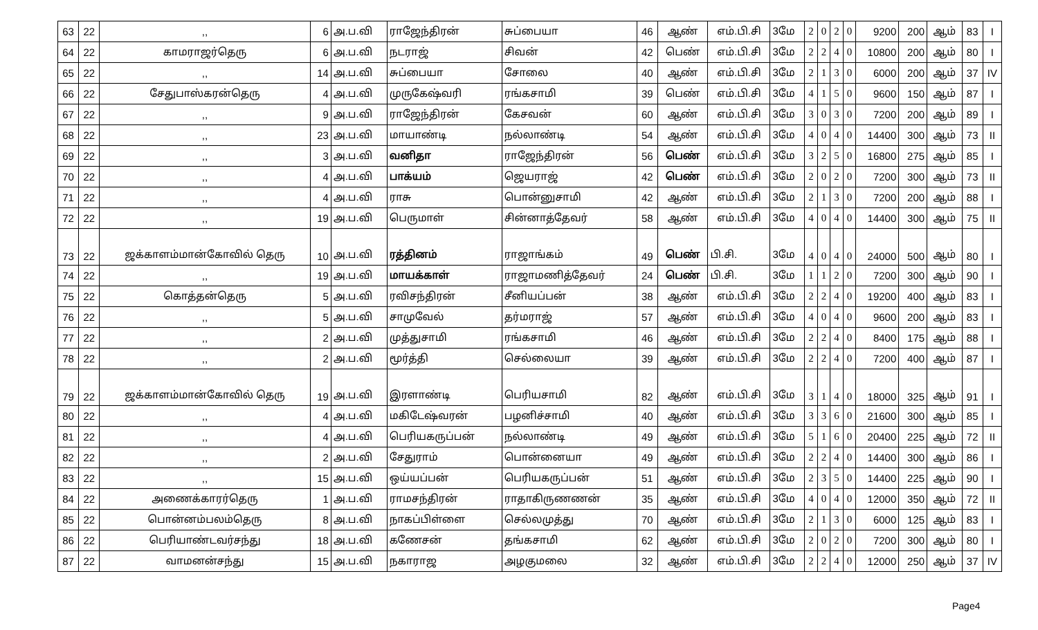| 63 | 22 | ,, | 6 | அ.ப.வி | ராஜேந்திரன் | சுப்பையா | 46 | ஆண் | எம்.பி.சி | 3மே | 2 | 0 | 2 | 0 | 9200 | 200 | ஆம் | 83 | I |
| 64 | 22 | காமராஜர்தெரு | 6 | அ.ப.வி | நடராஜ் | சிவன் | 42 | பெண் | எம்.பி.சி | 3மே | 2 | 2 | 4 | 0 | 10800 | 200 | ஆம் | 80 | I |
| 65 | 22 | ,, | 14 | அ.ப.வி | சுப்பையா | சோலை | 40 | ஆண் | எம்.பி.சி | 3மே | 2 | 1 | 3 | 0 | 6000 | 200 | ஆம் | 37 | IV |
| 66 | 22 | சேதுபாஸ்கரன்தெரு | 4 | அ.ப.வி | முருகேஷ்வரி | ரங்கசாமி | 39 | பெண் | எம்.பி.சி | 3மே | 4 | 1 | 5 | 0 | 9600 | 150 | ஆம் | 87 | I |
| 67 | 22 | ,, | 9 | அ.ப.வி | ராஜேந்திரன் | கேசவன் | 60 | ஆண் | எம்.பி.சி | 3மே | 3 | 0 | 3 | 0 | 7200 | 200 | ஆம் | 89 | I |
| 68 | 22 | ,, | 23 | அ.ப.வி | மாயாண்டி | நல்லாண்டி | 54 | ஆண் | எம்.பி.சி | 3மே | 4 | 0 | 4 | 0 | 14400 | 300 | ஆம் | 73 | II |
| 69 | 22 | ,, | 3 | அ.ப.வி | வனிதா | ராஜேந்திரன் | 56 | பெண் | எம்.பி.சி | 3மே | 3 | 2 | 5 | 0 | 16800 | 275 | ஆம் | 85 | I |
| 70 | 22 | ,, | 4 | அ.ப.வி | பாக்யம் | ஜெயராஜ் | 42 | பெண் | எம்.பி.சி | 3மே | 2 | 0 | 2 | 0 | 7200 | 300 | ஆம் | 73 | II |
| 71 | 22 | ,, | 4 | அ.ப.வி | ராசு | பொன்னுசாமி | 42 | ஆண் | எம்.பி.சி | 3மே | 2 | 1 | 3 | 0 | 7200 | 200 | ஆம் | 88 | I |
| 72 | 22 | ,, | 19 | அ.ப.வி | பெருமாள் | சின்னாத்தேவர் | 58 | ஆண் | எம்.பி.சி | 3மே | 4 | 0 | 4 | 0 | 14400 | 300 | ஆம் | 75 | II |
| 73 | 22 | ஜக்காளம்மான்கோவில் தெரு | 10 | அ.ப.வி | ரத்தினம் | ராஜாங்கம் | 49 | பெண் | பி.சி. | 3மே | 4 | 0 | 4 | 0 | 24000 | 500 | ஆம் | 80 | I |
| 74 | 22 | ,, | 19 | அ.ப.வி | மாயக்காள் | ராஜாமணித்தேவர் | 24 | பெண் | பி.சி. | 3மே | 1 | 1 | 2 | 0 | 7200 | 300 | ஆம் | 90 | I |
| 75 | 22 | கொத்தன்தெரு | 5 | அ.ப.வி | ரவிசந்திரன் | சீனியப்பன் | 38 | ஆண் | எம்.பி.சி | 3மே | 2 | 2 | 4 | 0 | 19200 | 400 | ஆம் | 83 | I |
| 76 | 22 | ,, | 5 | அ.ப.வி | சாமுவேல் | தர்மராஜ் | 57 | ஆண் | எம்.பி.சி | 3மே | 4 | 0 | 4 | 0 | 9600 | 200 | ஆம் | 83 | I |
| 77 | 22 | ,, | 2 | அ.ப.வி | முத்துசாமி | ரங்கசாமி | 46 | ஆண் | எம்.பி.சி | 3மே | 2 | 2 | 4 | 0 | 8400 | 175 | ஆம் | 88 | I |
| 78 | 22 | ,, | 2 | அ.ப.வி | மூர்த்தி | செல்லையா | 39 | ஆண் | எம்.பி.சி | 3மே | 2 | 2 | 4 | 0 | 7200 | 400 | ஆம் | 87 | I |
| 79 | 22 | ஜக்காளம்மான்கோவில் தெரு | 19 | அ.ப.வி | இரளாண்டி | பெரியசாமி | 82 | ஆண் | எம்.பி.சி | 3மே | 3 | 1 | 4 | 0 | 18000 | 325 | ஆம் | 91 | I |
| 80 | 22 | ,, | 4 | அ.ப.வி | மகிடேஷ்வரன் | பழனிச்சாமி | 40 | ஆண் | எம்.பி.சி | 3மே | 3 | 3 | 6 | 0 | 21600 | 300 | ஆம் | 85 | I |
| 81 | 22 | ,, | 4 | அ.ப.வி | பெரியகருப்பன் | நல்லாண்டி | 49 | ஆண் | எம்.பி.சி | 3மே | 5 | 1 | 6 | 0 | 20400 | 225 | ஆம் | 72 | II |
| 82 | 22 | ,, | 2 | அ.ப.வி | சேதுராம் | பொன்னையா | 49 | ஆண் | எம்.பி.சி | 3மே | 2 | 2 | 4 | 0 | 14400 | 300 | ஆம் | 86 | I |
| 83 | 22 | ,, | 15 | அ.ப.வி | ஒய்யப்பன் | பெரியகருப்பன் | 51 | ஆண் | எம்.பி.சி | 3மே | 2 | 3 | 5 | 0 | 14400 | 225 | ஆம் | 90 | I |
| 84 | 22 | அணைக்காரர்தெரு | 1 | அ.ப.வி | ராமசந்திரன் | ராதாகிருணணன் | 35 | ஆண் | எம்.பி.சி | 3மே | 4 | 0 | 4 | 0 | 12000 | 350 | ஆம் | 72 | II |
| 85 | 22 | பொன்னம்பலம்தெரு | 8 | அ.ப.வி | நாகப்பிள்ளை | செல்லமுத்து | 70 | ஆண் | எம்.பி.சி | 3மே | 2 | 1 | 3 | 0 | 6000 | 125 | ஆம் | 83 | I |
| 86 | 22 | பெரியாண்டவர்சந்து | 18 | அ.ப.வி | கணேசன் | தங்கசாமி | 62 | ஆண் | எம்.பி.சி | 3மே | 2 | 0 | 2 | 0 | 7200 | 300 | ஆம் | 80 | I |
| 87 | 22 | வாமனன்சந்து | 15 | அ.ப.வி | நகாராஜ | அழகுமலை | 32 | ஆண் | எம்.பி.சி | 3மே | 2 | 2 | 4 | 0 | 12000 | 250 | ஆம் | 37 | IV |
Page4